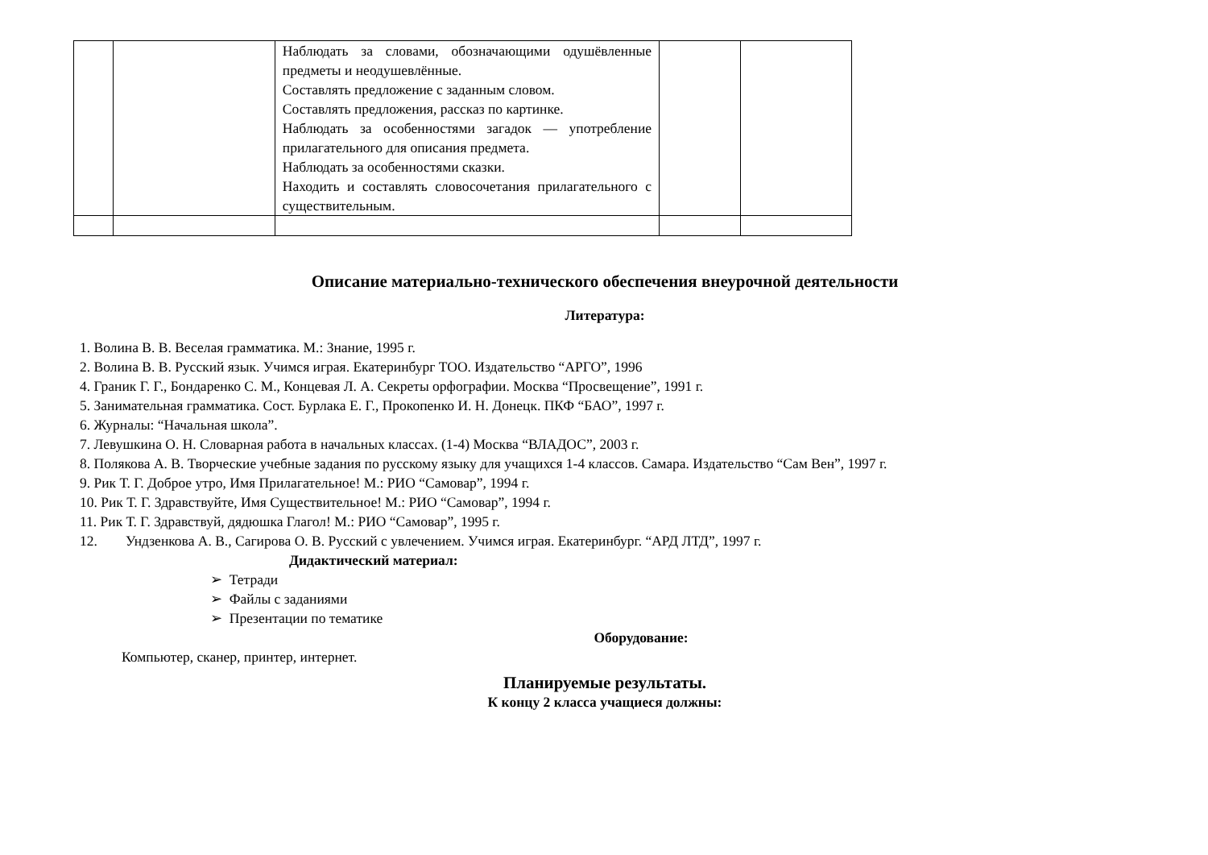| | | Наблюдать за словами, обозначающими одушёвленные предметы и неодушевлённые. Составлять предложение с заданным словом. Составлять предложения, рассказ по картинке. Наблюдать за особенностями загадок — употребление прилагательного для описания предмета. Наблюдать за особенностями сказки. Находить и составлять словосочетания прилагательного с существительным. | | |
Описание материально-технического обеспечения внеурочной деятельности
Литература:
1. Волина В. В. Веселая грамматика. М.: Знание, 1995 г.
2. Волина В. В. Русский язык. Учимся играя. Екатеринбург ТОО. Издательство “АРГО”, 1996
4. Граник Г. Г., Бондаренко С. М., Концевая Л. А. Секреты орфографии. Москва “Просвещение”, 1991 г.
5. Занимательная грамматика. Сост. Бурлака Е. Г., Прокопенко И. Н. Донецк. ПКФ “БАО”, 1997 г.
6. Журналы: “Начальная школа”.
7. Левушкина О. Н. Словарная работа в начальных классах. (1-4) Москва “ВЛАДОС”, 2003 г.
8. Полякова А. В. Творческие учебные задания по русскому языку для учащихся 1-4 классов. Самара. Издательство “Сам Вен”, 1997 г.
9. Рик Т. Г. Доброе утро, Имя Прилагательное! М.: РИО “Самовар”, 1994 г.
10. Рик Т. Г. Здравствуйте, Имя Существительное! М.: РИО “Самовар”, 1994 г.
11. Рик Т. Г. Здравствуй, дядюшка Глагол! М.: РИО “Самовар”, 1995 г.
12. Ундзенкова А. В., Сагирова О. В. Русский с увлечением. Учимся играя. Екатеринбург. “АРД ЛТД”, 1997 г.
Дидактический материал:
➢ Тетради
➢ Файлы с заданиями
➢ Презентации по тематике
Оборудование:
Компьютер, сканер, принтер, интернет.
Планируемые результаты.
К концу 2 класса учащиеся должны: